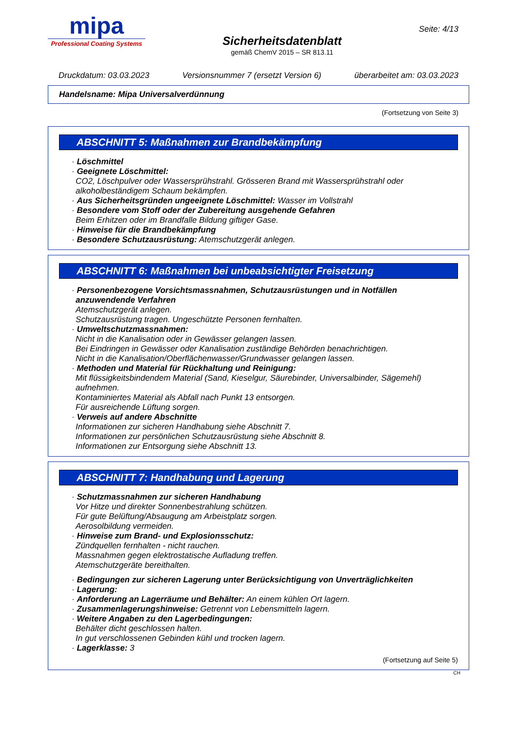mipa
Professional Coating Systems
Sicherheitsdatenblatt
gemäß ChemV 2015 – SR 813.11
Seite: 4/13
Druckdatum: 03.03.2023 Versionsnummer 7 (ersetzt Version 6) überarbeitet am: 03.03.2023
Handelsname: Mipa Universalverdünnung
(Fortsetzung von Seite 3)
ABSCHNITT 5: Maßnahmen zur Brandbekämpfung
· Löschmittel
· Geeignete Löschmittel:
CO2, Löschpulver oder Wassersprühstrahl. Grösseren Brand mit Wassersprühstrahl oder alkoholbeständigem Schaum bekämpfen.
· Aus Sicherheitsgründen ungeeignete Löschmittel: Wasser im Vollstrahl
· Besondere vom Stoff oder der Zubereitung ausgehende Gefahren
Beim Erhitzen oder im Brandfalle Bildung giftiger Gase.
· Hinweise für die Brandbekämpfung
· Besondere Schutzausrüstung: Atemschutzgerät anlegen.
ABSCHNITT 6: Maßnahmen bei unbeabsichtigter Freisetzung
· Personenbezogene Vorsichtsmassnahmen, Schutzausrüstungen und in Notfällen anzuwendende Verfahren
Atemschutzgerät anlegen.
Schutzausrüstung tragen. Ungeschützte Personen fernhalten.
· Umweltschutzmassnahmen:
Nicht in die Kanalisation oder in Gewässer gelangen lassen.
Bei Eindringen in Gewässer oder Kanalisation zuständige Behörden benachrichtigen.
Nicht in die Kanalisation/Oberflächenwasser/Grundwasser gelangen lassen.
· Methoden und Material für Rückhaltung und Reinigung:
Mit flüssigkeitsbindendem Material (Sand, Kieselgur, Säurebinder, Universalbinder, Sägemehl) aufnehmen.
Kontaminiertes Material als Abfall nach Punkt 13 entsorgen.
Für ausreichende Lüftung sorgen.
· Verweis auf andere Abschnitte
Informationen zur sicheren Handhabung siehe Abschnitt 7.
Informationen zur persönlichen Schutzausrüstung siehe Abschnitt 8.
Informationen zur Entsorgung siehe Abschnitt 13.
ABSCHNITT 7: Handhabung und Lagerung
· Schutzmassnahmen zur sicheren Handhabung
Vor Hitze und direkter Sonnenbestrahlung schützen.
Für gute Belüftung/Absaugung am Arbeistplatz sorgen.
Aerosolbildung vermeiden.
· Hinweise zum Brand- und Explosionsschutz:
Zündquellen fernhalten - nicht rauchen.
Massnahmen gegen elektrostatische Aufladung treffen.
Atemschutzgeräte bereithalten.
· Bedingungen zur sicheren Lagerung unter Berücksichtigung von Unverträglichkeiten
· Lagerung:
· Anforderung an Lagerräume und Behälter: An einem kühlen Ort lagern.
· Zusammenlagerungshinweise: Getrennt von Lebensmitteln lagern.
· Weitere Angaben zu den Lagerbedingungen:
Behälter dicht geschlossen halten.
In gut verschlossenen Gebinden kühl und trocken lagern.
· Lagerklasse: 3
(Fortsetzung auf Seite 5)
CH